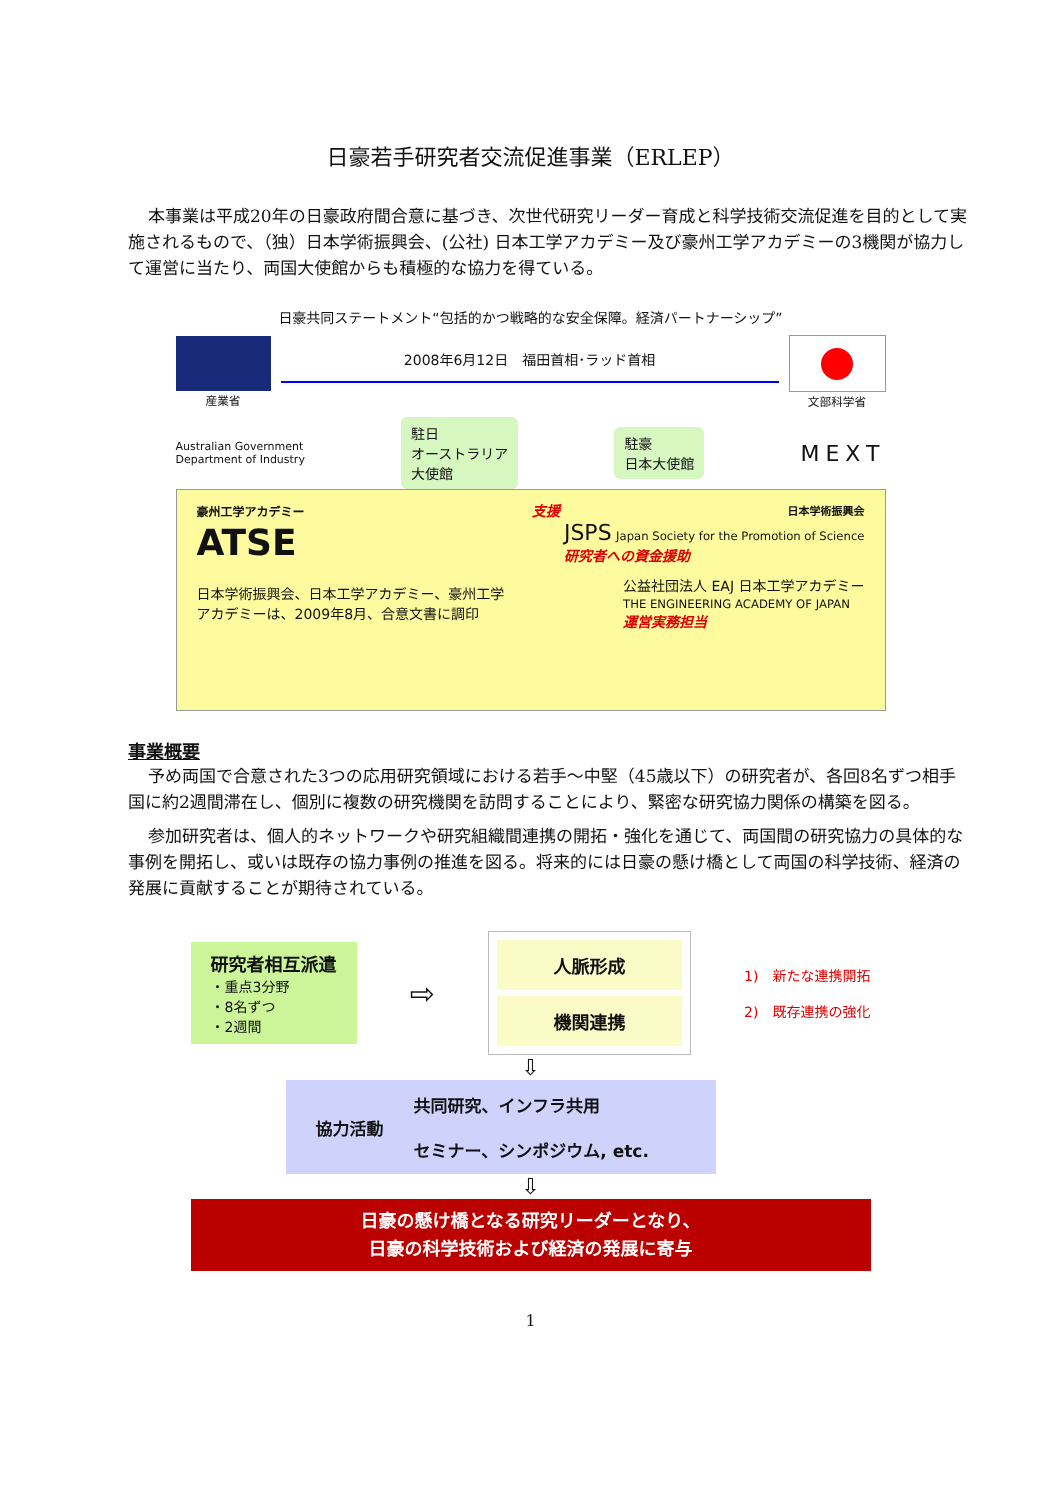日豪若手研究者交流促進事業（ERLEP）
本事業は平成20年の日豪政府間合意に基づき、次世代研究リーダー育成と科学技術交流促進を目的として実施されるもので、（独）日本学術振興会、(公社) 日本工学アカデミー及び豪州工学アカデミーの3機関が協力して運営に当たり、両国大使館からも積極的な協力を得ている。
日豪共同ステートメント“包括的かつ戦略的な安全保障。経済パートナーシップ”
産業省
2008年6月12日　福田首相･ラッド首相
文部科学省
Australian Government
Department of Industry
駐日
オーストラリア
大使館
駐豪
日本大使館
MEXT
豪州工学アカデミー 支援 日本学術振興会
ATSE JSPS Japan Society for the Promotion of Science
研究者への資金援助
日本学術振興会、日本工学アカデミー、豪州工学
アカデミーは、2009年8月、合意文書に調印 公益社団法人 EAJ 日本工学アカデミー
THE ENGINEERING ACADEMY OF JAPAN
運営実務担当
事業概要
予め両国で合意された3つの応用研究領域における若手～中堅（45歳以下）の研究者が、各回8名ずつ相手国に約2週間滞在し、個別に複数の研究機関を訪問することにより、緊密な研究協力関係の構築を図る。
参加研究者は、個人的ネットワークや研究組織間連携の開拓・強化を通じて、両国間の研究協力の具体的な事例を開拓し、或いは既存の協力事例の推進を図る。将来的には日豪の懸け橋として両国の科学技術、経済の発展に貢献することが期待されている。
研究者相互派遣
・重点3分野
・8名ずつ
・2週間
⇨
人脈形成
機関連携
1)　新たな連携開拓
2)　既存連携の強化
⇩
協力活動 共同研究、インフラ共用
セミナー、シンポジウム, etc.
⇩
日豪の懸け橋となる研究リーダーとなり、
日豪の科学技術および経済の発展に寄与
1